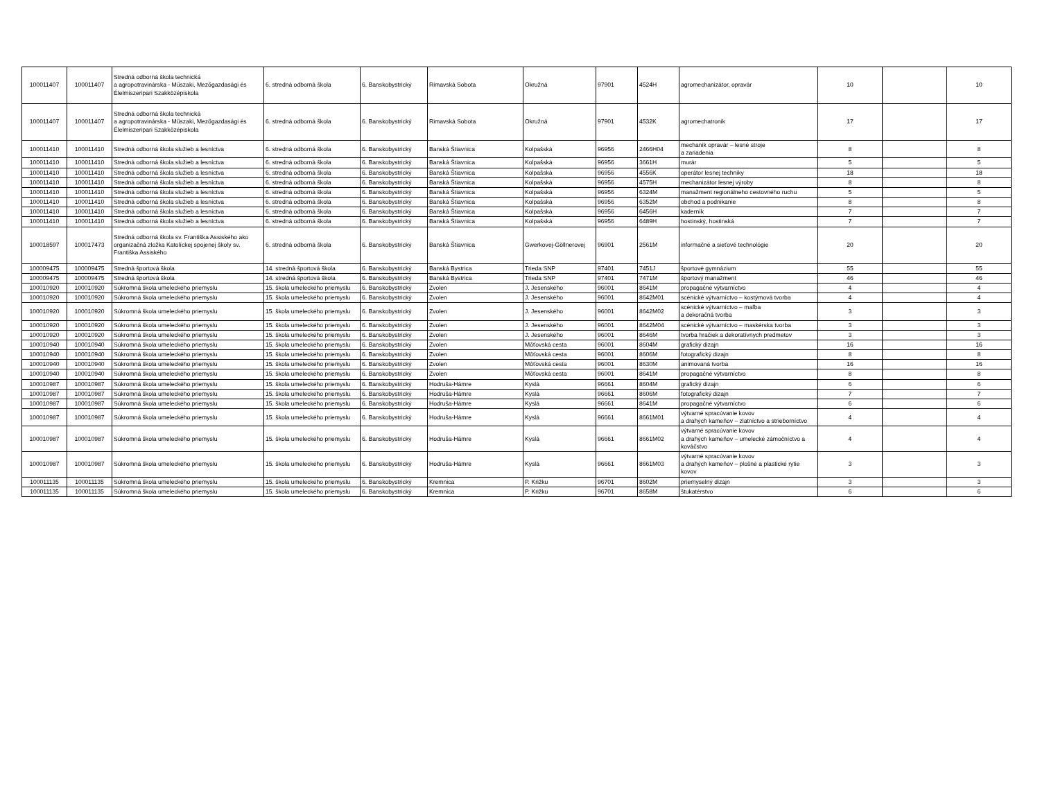| 100011407 | 100011407 | Stredná odborná škola technická a agropotravinárska - Műszaki, Mezőgazdasági és Élelmiszeripari Szakközépiskola | 6. stredná odborná škola | 6. Banskobystrický | Rimavská Sobota | Okružná | 97901 | 4524H | agromechanizátor, opravár | 10 | | 10 |
| 100011407 | 100011407 | Stredná odborná škola technická a agropotravinárska - Műszaki, Mezőgazdasági és Élelmiszeripari Szakközépiskola | 6. stredná odborná škola | 6. Banskobystrický | Rimavská Sobota | Okružná | 97901 | 4532K | agromechatronik | 17 | | 17 |
| 100011410 | 100011410 | Stredná odborná škola služieb a lesníctva | 6. stredná odborná škola | 6. Banskobystrický | Banská Štiavnica | Kolpašská | 96956 | 2466H04 | mechanik opravár – lesné stroje a zariadenia | 8 | | 8 |
| 100011410 | 100011410 | Stredná odborná škola služieb a lesníctva | 6. stredná odborná škola | 6. Banskobystrický | Banská Štiavnica | Kolpašská | 96956 | 3661H | murár | 5 | | 5 |
| 100011410 | 100011410 | Stredná odborná škola služieb a lesníctva | 6. stredná odborná škola | 6. Banskobystrický | Banská Štiavnica | Kolpašská | 96956 | 4556K | operátor lesnej techniky | 18 | | 18 |
| 100011410 | 100011410 | Stredná odborná škola služieb a lesníctva | 6. stredná odborná škola | 6. Banskobystrický | Banská Štiavnica | Kolpašská | 96956 | 4575H | mechanizátor lesnej výroby | 8 | | 8 |
| 100011410 | 100011410 | Stredná odborná škola služieb a lesníctva | 6. stredná odborná škola | 6. Banskobystrický | Banská Štiavnica | Kolpašská | 96956 | 6324M | manažment regionálneho cestovného ruchu | 5 | | 5 |
| 100011410 | 100011410 | Stredná odborná škola služieb a lesníctva | 6. stredná odborná škola | 6. Banskobystrický | Banská Štiavnica | Kolpašská | 96956 | 6352M | obchod a podnikanie | 8 | | 8 |
| 100011410 | 100011410 | Stredná odborná škola služieb a lesníctva | 6. stredná odborná škola | 6. Banskobystrický | Banská Štiavnica | Kolpašská | 96956 | 6456H | kaderník | 7 | | 7 |
| 100011410 | 100011410 | Stredná odborná škola služieb a lesníctva | 6. stredná odborná škola | 6. Banskobystrický | Banská Štiavnica | Kolpašská | 96956 | 6489H | hostinský, hostinská | 7 | | 7 |
| 100018597 | 100017473 | Stredná odborná škola sv. Františka Assiského ako organizačná zložka Katolíckej spojenej školy sv. Františka Assiského | 6. stredná odborná škola | 6. Banskobystrický | Banská Štiavnica | Gwerkovej-Göllnerovej | 96901 | 2561M | informačné a sieťové technológie | 20 | | 20 |
| 100009475 | 100009475 | Stredná športová škola | 14. stredná športová škola | 6. Banskobystrický | Banská Bystrica | Trieda SNP | 97401 | 7451J | športové gymnázium | 55 | | 55 |
| 100009475 | 100009475 | Stredná športová škola | 14. stredná športová škola | 6. Banskobystrický | Banská Bystrica | Trieda SNP | 97401 | 7471M | športový manažment | 46 | | 46 |
| 100010920 | 100010920 | Súkromná škola umeleckého priemyslu | 15. škola umeleckého priemyslu | 6. Banskobystrický | Zvolen | J. Jesenského | 96001 | 8641M | propagačné výtvarníctvo | 4 | | 4 |
| 100010920 | 100010920 | Súkromná škola umeleckého priemyslu | 15. škola umeleckého priemyslu | 6. Banskobystrický | Zvolen | J. Jesenského | 96001 | 8642M01 | scénické výtvarníctvo – kostýmová tvorba | 4 | | 4 |
| 100010920 | 100010920 | Súkromná škola umeleckého priemyslu | 15. škola umeleckého priemyslu | 6. Banskobystrický | Zvolen | J. Jesenského | 96001 | 8642M02 | scénické výtvarníctvo – maľba a dekoračná tvorba | 3 | | 3 |
| 100010920 | 100010920 | Súkromná škola umeleckého priemyslu | 15. škola umeleckého priemyslu | 6. Banskobystrický | Zvolen | J. Jesenského | 96001 | 8642M04 | scénické výtvarníctvo – maskérska tvorba | 3 | | 3 |
| 100010920 | 100010920 | Súkromná škola umeleckého priemyslu | 15. škola umeleckého priemyslu | 6. Banskobystrický | Zvolen | J. Jesenského | 96001 | 8646M | tvorba hračiek a dekoratívnych predmetov | 3 | | 3 |
| 100010940 | 100010940 | Súkromná škola umeleckého priemyslu | 15. škola umeleckého priemyslu | 6. Banskobystrický | Zvolen | Môťovská cesta | 96001 | 8604M | grafický dizajn | 16 | | 16 |
| 100010940 | 100010940 | Súkromná škola umeleckého priemyslu | 15. škola umeleckého priemyslu | 6. Banskobystrický | Zvolen | Môťovská cesta | 96001 | 8606M | fotografický dizajn | 8 | | 8 |
| 100010940 | 100010940 | Súkromná škola umeleckého priemyslu | 15. škola umeleckého priemyslu | 6. Banskobystrický | Zvolen | Môťovská cesta | 96001 | 8630M | animovaná tvorba | 16 | | 16 |
| 100010940 | 100010940 | Súkromná škola umeleckého priemyslu | 15. škola umeleckého priemyslu | 6. Banskobystrický | Zvolen | Môťovská cesta | 96001 | 8641M | propagačné výtvarníctvo | 8 | | 8 |
| 100010987 | 100010987 | Súkromná škola umeleckého priemyslu | 15. škola umeleckého priemyslu | 6. Banskobystrický | Hodruša-Hámre | Kyslá | 96661 | 8604M | grafický dizajn | 6 | | 6 |
| 100010987 | 100010987 | Súkromná škola umeleckého priemyslu | 15. škola umeleckého priemyslu | 6. Banskobystrický | Hodruša-Hámre | Kyslá | 96661 | 8606M | fotografický dizajn | 7 | | 7 |
| 100010987 | 100010987 | Súkromná škola umeleckého priemyslu | 15. škola umeleckého priemyslu | 6. Banskobystrický | Hodruša-Hámre | Kyslá | 96661 | 8641M | propagačné výtvarníctvo | 6 | | 6 |
| 100010987 | 100010987 | Súkromná škola umeleckého priemyslu | 15. škola umeleckého priemyslu | 6. Banskobystrický | Hodruša-Hámre | Kyslá | 96661 | 8661M01 | výtvarné spracúvanie kovov a drahých kameňov – zlatníctvo a strieborníctvo | 4 | | 4 |
| 100010987 | 100010987 | Súkromná škola umeleckého priemyslu | 15. škola umeleckého priemyslu | 6. Banskobystrický | Hodruša-Hámre | Kyslá | 96661 | 8661M02 | výtvarné spracúvanie kovov a drahých kameňov – umelecké zámočníctvo a kováčstvo | 4 | | 4 |
| 100010987 | 100010987 | Súkromná škola umeleckého priemyslu | 15. škola umeleckého priemyslu | 6. Banskobystrický | Hodruša-Hámre | Kyslá | 96661 | 8661M03 | výtvarné spracúvanie kovov a drahých kameňov – plošné a plastické rytie kovov | 3 | | 3 |
| 100011135 | 100011135 | Súkromná škola umeleckého priemyslu | 15. škola umeleckého priemyslu | 6. Banskobystrický | Kremnica | P. Križku | 96701 | 8602M | priemyselný dizajn | 3 | | 3 |
| 100011135 | 100011135 | Súkromná škola umeleckého priemyslu | 15. škola umeleckého priemyslu | 6. Banskobystrický | Kremnica | P. Križku | 96701 | 8658M | štukatérstvo | 6 | | 6 |